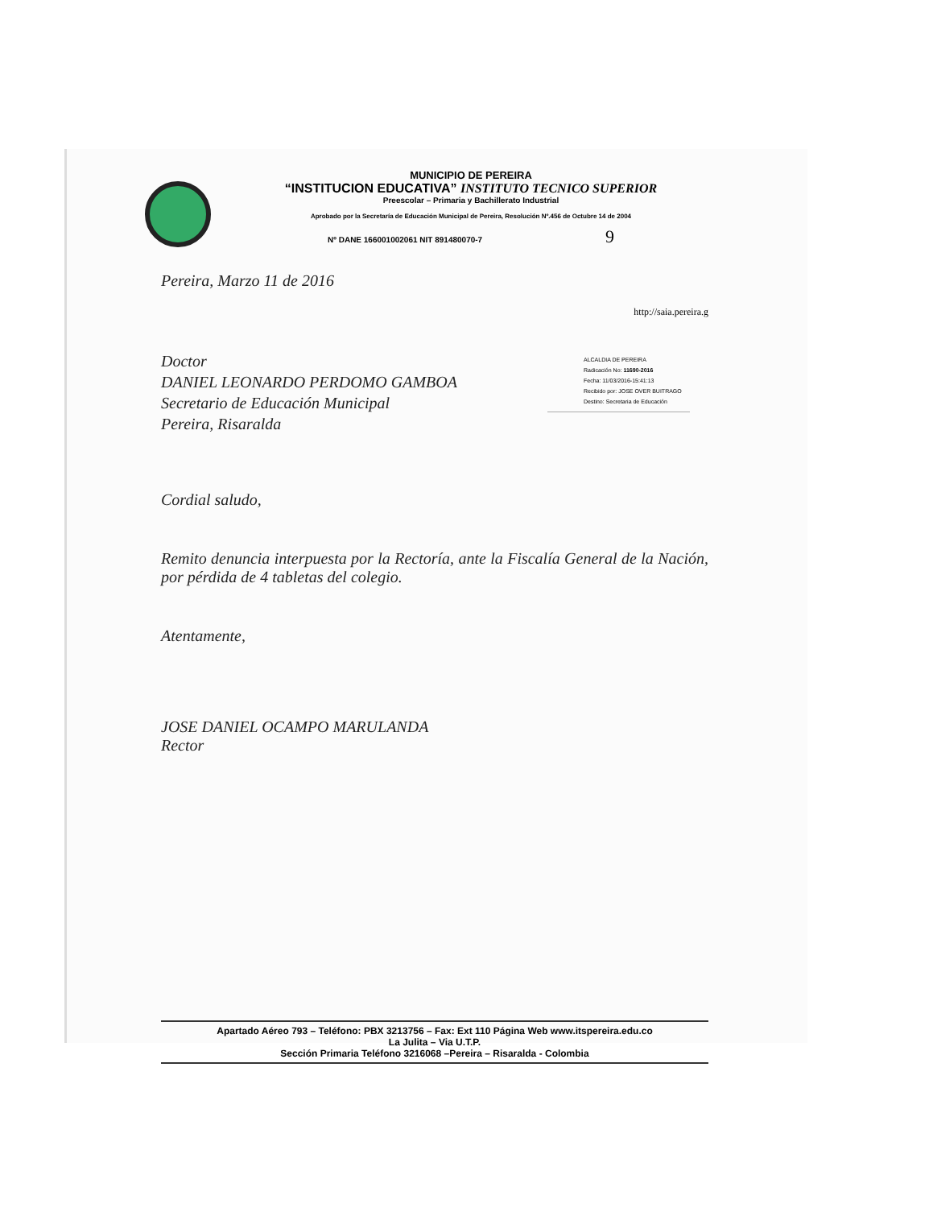ALCALDIA DE PEREIRA
Radicación No: 11690-2016
Fecha: 11/03/2016-15:41:13
Recibido por: JOSE OVER BUITRAGO
Destino: Secretaria de Educación
MUNICIPIO DE PEREIRA
“INSTITUCION EDUCATIVA” INSTITUTO TECNICO SUPERIOR
Preescolar – Primaria y Bachillerato Industrial
Aprobado por la Secretaría de Educación Municipal de Pereira, Resolución Nº.456 de Octubre 14 de 2004
Nº DANE 166001002061 NIT 891480070-7 9
Pereira, Marzo 11 de 2016
http://saia.pereira.g
Doctor
DANIEL LEONARDO PERDOMO GAMBOA
Secretario de Educación Municipal
Pereira, Risaralda
Cordial saludo,
Remito denuncia interpuesta por la Rectoría, ante la Fiscalía General de la Nación, por pérdida de 4 tabletas del colegio.
Atentamente,
JOSE DANIEL OCAMPO MARULANDA
Rector
Apartado Aéreo 793 – Teléfono: PBX 3213756 – Fax: Ext 110 Página Web www.itspereira.edu.co
La Julita – Via U.T.P.
Sección Primaria Teléfono 3216068 –Pereira – Risaralda - Colombia